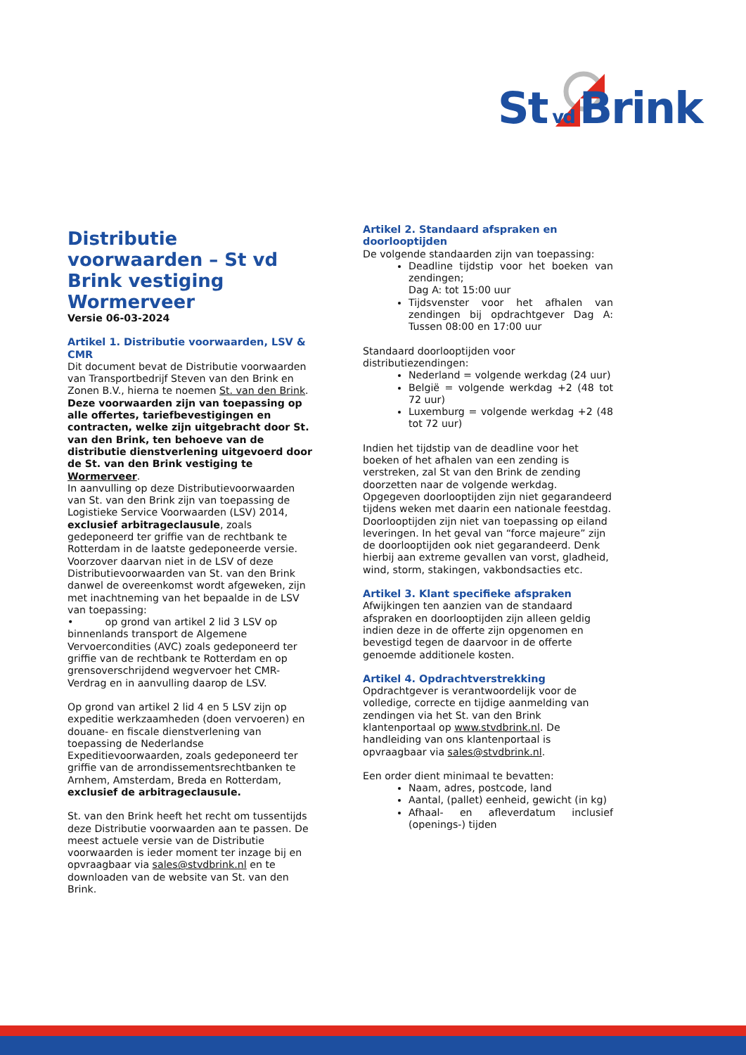St vd Brink
Distributie voorwaarden – St vd Brink vestiging Wormerveer
Versie 06-03-2024
Artikel 1. Distributie voorwaarden, LSV & CMR
Dit document bevat de Distributie voorwaarden van Transportbedrijf Steven van den Brink en Zonen B.V., hierna te noemen St. van den Brink. Deze voorwaarden zijn van toepassing op alle offertes, tariefbevestigingen en contracten, welke zijn uitgebracht door St. van den Brink, ten behoeve van de distributie dienstverlening uitgevoerd door de St. van den Brink vestiging te Wormerveer.
In aanvulling op deze Distributievoorwaarden van St. van den Brink zijn van toepassing de Logistieke Service Voorwaarden (LSV) 2014, exclusief arbitrageclausule, zoals gedeponeerd ter griffie van de rechtbank te Rotterdam in de laatste gedeponeerde versie. Voorzover daarvan niet in de LSV of deze Distributievoorwaarden van St. van den Brink danwel de overeenkomst wordt afgeweken, zijn met inachtneming van het bepaalde in de LSV van toepassing:
• op grond van artikel 2 lid 3 LSV op binnenlands transport de Algemene Vervoercondities (AVC) zoals gedeponeerd ter griffie van de rechtbank te Rotterdam en op grensoverschrijdend wegvervoer het CMR-Verdrag en in aanvulling daarop de LSV.
Op grond van artikel 2 lid 4 en 5 LSV zijn op expeditie werkzaamheden (doen vervoeren) en douane- en fiscale dienstverlening van toepassing de Nederlandse Expeditievoorwaarden, zoals gedeponeerd ter griffie van de arrondissementsrechtbanken te Arnhem, Amsterdam, Breda en Rotterdam, exclusief de arbitrageclausule.
St. van den Brink heeft het recht om tussentijds deze Distributie voorwaarden aan te passen. De meest actuele versie van de Distributie voorwaarden is ieder moment ter inzage bij en opvraagbaar via sales@stvdbrink.nl en te downloaden van de website van St. van den Brink.
Artikel 2. Standaard afspraken en doorlooptijden
De volgende standaarden zijn van toepassing:
Deadline tijdstip voor het boeken van zendingen;
Dag A: tot 15:00 uur
Tijdsvenster voor het afhalen van zendingen bij opdrachtgever Dag A: Tussen 08:00 en 17:00 uur
Standaard doorlooptijden voor distributiezendingen:
Nederland = volgende werkdag (24 uur)
België = volgende werkdag +2 (48 tot 72 uur)
Luxemburg = volgende werkdag +2 (48 tot 72 uur)
Indien het tijdstip van de deadline voor het boeken of het afhalen van een zending is verstreken, zal St van den Brink de zending doorzetten naar de volgende werkdag. Opgegeven doorlooptijden zijn niet gegarandeerd tijdens weken met daarin een nationale feestdag. Doorlooptijden zijn niet van toepassing op eiland leveringen. In het geval van “force majeure” zijn de doorlooptijden ook niet gegarandeerd. Denk hierbij aan extreme gevallen van vorst, gladheid, wind, storm, stakingen, vakbondsacties etc.
Artikel 3. Klant specifieke afspraken
Afwijkingen ten aanzien van de standaard afspraken en doorlooptijden zijn alleen geldig indien deze in de offerte zijn opgenomen en bevestigd tegen de daarvoor in de offerte genoemde additionele kosten.
Artikel 4. Opdrachtverstrekking
Opdrachtgever is verantwoordelijk voor de volledige, correcte en tijdige aanmelding van zendingen via het St. van den Brink klantenportaal op www.stvdbrink.nl. De handleiding van ons klantenportaal is opvraagbaar via sales@stvdbrink.nl.
Een order dient minimaal te bevatten:
Naam, adres, postcode, land
Aantal, (pallet) eenheid, gewicht (in kg)
Afhaal- en afleverdatum inclusief (openings-) tijden